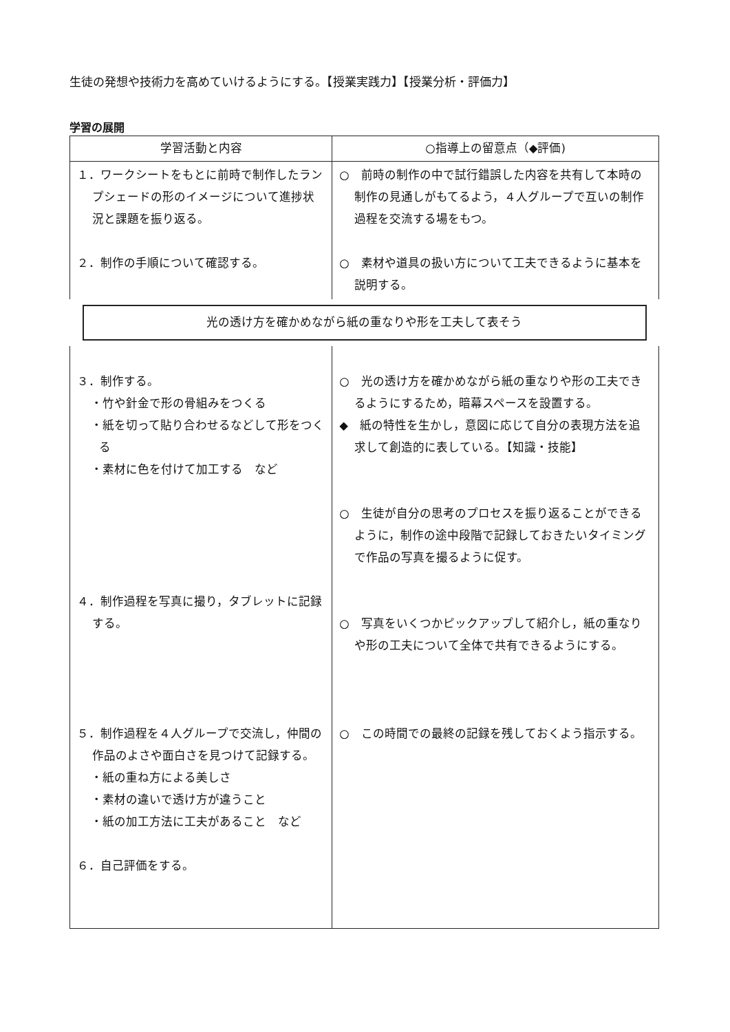生徒の発想や技術力を高めていけるようにする。【授業実践力】【授業分析・評価力】
学習の展開
| 学習活動と内容 | ○指導上の留意点（◆評価) |
| --- | --- |
| １．ワークシートをもとに前時で制作したランプシェードの形のイメージについて進捗状況と課題を振り返る。 ２．制作の手順について確認する。 | ○ 前時の制作の中で試行錯誤した内容を共有して本時の制作の見通しがもてるよう，４人グループで互いの制作過程を交流する場をもつ。 ○ 素材や道具の扱い方について工夫できるように基本を説明する。 |
| 光の透け方を確かめながら紙の重なりや形を工夫して表そう | |
| ３．制作する。 ・竹や針金で形の骨組みをつくる ・紙を切って貼り合わせるなどして形をつくる ・素材に色を付けて加工する など ４．制作過程を写真に撮り，タブレットに記録する。 ５．制作過程を４人グループで交流し，仲間の作品のよさや面白さを見つけて記録する。 ・紙の重ね方による美しさ ・素材の違いで透け方が違うこと ・紙の加工方法に工夫があること など ６．自己評価をする。 | ○ 光の透け方を確かめながら紙の重なりや形の工夫できるようにするため，暗幕スペースを設置する。 ◆ 紙の特性を生かし，意図に応じて自分の表現方法を追求して創造的に表している。【知識・技能】 ○ 生徒が自分の思考のプロセスを振り返ることができるように，制作の途中段階で記録しておきたいタイミングで作品の写真を撮るように促す。 ○ 写真をいくつかピックアップして紹介し，紙の重なりや形の工夫について全体で共有できるようにする。 ○ この時間での最終の記録を残しておくよう指示する。 |